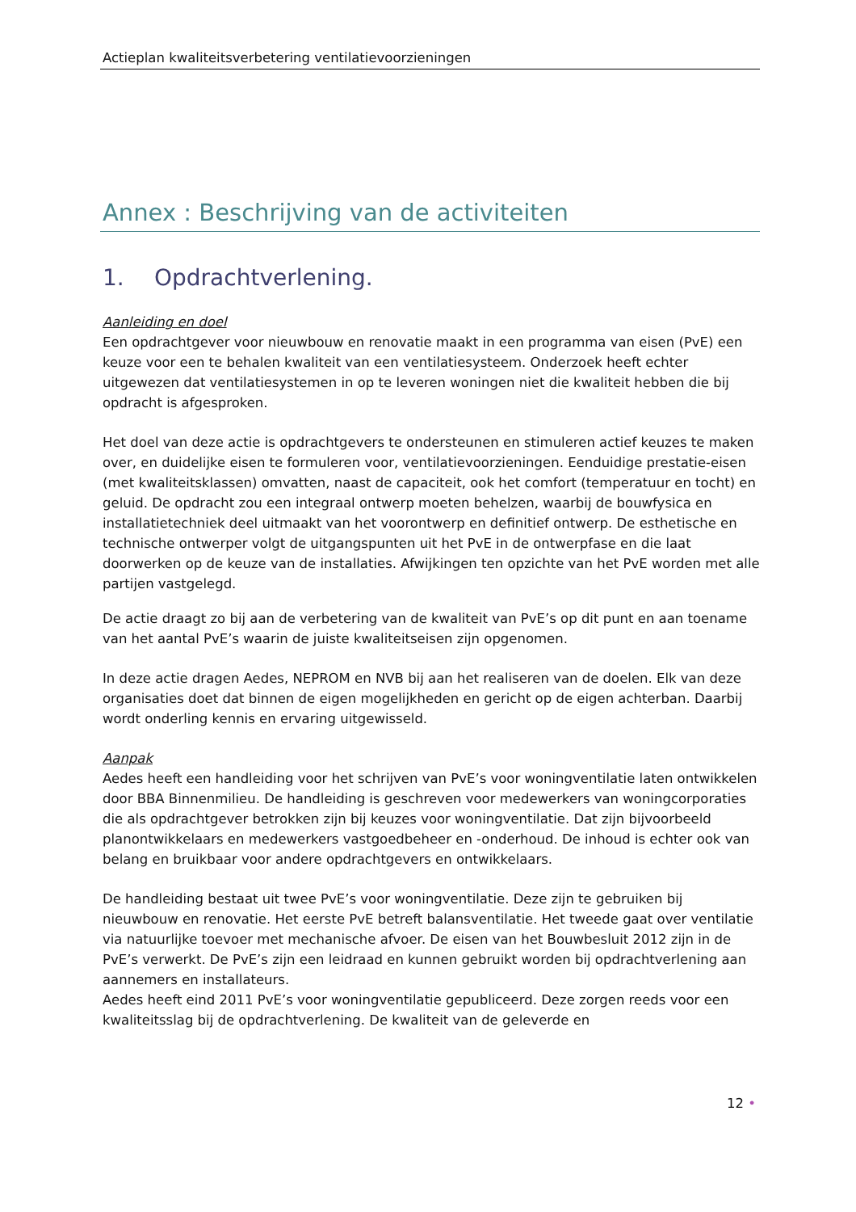Actieplan kwaliteitsverbetering ventilatievoorzieningen
Annex : Beschrijving van de activiteiten
1. Opdrachtverlening.
Aanleiding en doel
Een opdrachtgever voor nieuwbouw en renovatie maakt in een programma van eisen (PvE) een keuze voor een te behalen kwaliteit van een ventilatiesysteem. Onderzoek heeft echter uitgewezen dat ventilatiesystemen in op te leveren woningen niet die kwaliteit hebben die bij opdracht is afgesproken.
Het doel van deze actie is opdrachtgevers te ondersteunen en stimuleren actief keuzes te maken over, en duidelijke eisen te formuleren voor, ventilatievoorzieningen. Eenduidige prestatie-eisen (met kwaliteitsklassen) omvatten, naast de capaciteit, ook het comfort (temperatuur en tocht) en geluid. De opdracht zou een integraal ontwerp moeten behelzen, waarbij de bouwfysica en installatietechniek deel uitmaakt van het voorontwerp en definitief ontwerp. De esthetische en technische ontwerper volgt de uitgangspunten uit het PvE in de ontwerpfase en die laat doorwerken op de keuze van de installaties. Afwijkingen ten opzichte van het PvE worden met alle partijen vastgelegd.
De actie draagt zo bij aan de verbetering van de kwaliteit van PvE’s op dit punt en aan toename van het aantal PvE’s waarin de juiste kwaliteitseisen zijn opgenomen.
In deze actie dragen Aedes, NEPROM en NVB bij aan het realiseren van de doelen. Elk van deze organisaties doet dat binnen de eigen mogelijkheden en gericht op de eigen achterban. Daarbij wordt onderling kennis en ervaring uitgewisseld.
Aanpak
Aedes heeft een handleiding voor het schrijven van PvE’s voor woningventilatie laten ontwikkelen door BBA Binnenmilieu. De handleiding is geschreven voor medewerkers van woningcorporaties die als opdrachtgever betrokken zijn bij keuzes voor woningventilatie. Dat zijn bijvoorbeeld planontwikkelaars en medewerkers vastgoedbeheer en -onderhoud. De inhoud is echter ook van belang en bruikbaar voor andere opdrachtgevers en ontwikkelaars.
De handleiding bestaat uit twee PvE’s voor woningventilatie. Deze zijn te gebruiken bij nieuwbouw en renovatie. Het eerste PvE betreft balansventilatie. Het tweede gaat over ventilatie via natuurlijke toevoer met mechanische afvoer. De eisen van het Bouwbesluit 2012 zijn in de PvE’s verwerkt. De PvE’s zijn een leidraad en kunnen gebruikt worden bij opdrachtverlening aan aannemers en installateurs.
Aedes heeft eind 2011 PvE’s voor woningventilatie gepubliceerd. Deze zorgen reeds voor een kwaliteitsslag bij de opdrachtverlening. De kwaliteit van de geleverde en
12 •